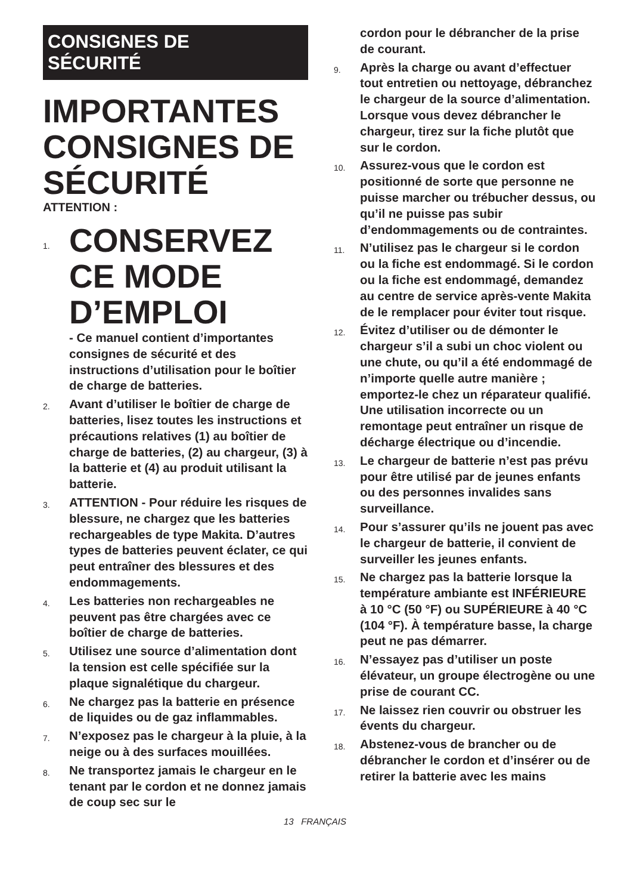CONSIGNES DE
SÉCURITÉ
IMPORTANTES CONSIGNES DE SÉCURITÉ
ATTENTION :
1.
CONSERVEZ CE MODE D’EMPLOI
- Ce manuel contient d’importantes consignes de sécurité et des instructions d’utilisation pour le boîtier de charge de batteries.
2.
Avant d’utiliser le boîtier de charge de batteries, lisez toutes les instructions et précautions relatives (1) au boîtier de charge de batteries, (2) au chargeur, (3) à la batterie et (4) au produit utilisant la batterie.
3.
ATTENTION - Pour réduire les risques de blessure, ne chargez que les batteries rechargeables de type Makita. D’autres types de batteries peuvent éclater, ce qui peut entraîner des blessures et des endommagements.
4.
Les batteries non rechargeables ne peuvent pas être chargées avec ce boîtier de charge de batteries.
5.
Utilisez une source d’alimentation dont la tension est celle spécifiée sur la plaque signalétique du chargeur.
6.
Ne chargez pas la batterie en présence de liquides ou de gaz inflammables.
7.
N’exposez pas le chargeur à la pluie, à la neige ou à des surfaces mouillées.
8.
Ne transportez jamais le chargeur en le tenant par le cordon et ne donnez jamais de coup sec sur le
cordon pour le débrancher de la prise de courant.
9.
Après la charge ou avant d’effectuer tout entretien ou nettoyage, débranchez le chargeur de la source d’alimentation. Lorsque vous devez débrancher le chargeur, tirez sur la fiche plutôt que sur le cordon.
10.
Assurez-vous que le cordon est positionné de sorte que personne ne puisse marcher ou trébucher dessus, ou qu’il ne puisse pas subir d’endommagements ou de contraintes.
11.
N’utilisez pas le chargeur si le cordon ou la fiche est endommagé. Si le cordon ou la fiche est endommagé, demandez au centre de service après-vente Makita de le remplacer pour éviter tout risque.
12.
Évitez d’utiliser ou de démonter le chargeur s’il a subi un choc violent ou une chute, ou qu’il a été endommagé de n’importe quelle autre manière ; emportez-le chez un réparateur qualifié. Une utilisation incorrecte ou un remontage peut entraîner un risque de décharge électrique ou d’incendie.
13.
Le chargeur de batterie n’est pas prévu pour être utilisé par de jeunes enfants ou des personnes invalides sans surveillance.
14.
Pour s’assurer qu’ils ne jouent pas avec le chargeur de batterie, il convient de surveiller les jeunes enfants.
15.
Ne chargez pas la batterie lorsque la température ambiante est INFÉRIEURE à 10 °C (50 °F) ou SUPÉRIEURE à 40 °C (104 °F). À température basse, la charge peut ne pas démarrer.
16.
N’essayez pas d’utiliser un poste élévateur, un groupe électrogène ou une prise de courant CC.
17.
Ne laissez rien couvrir ou obstruer les évents du chargeur.
18.
Abstenez-vous de brancher ou de débrancher le cordon et d’insérer ou de retirer la batterie avec les mains
13 FRANÇAIS